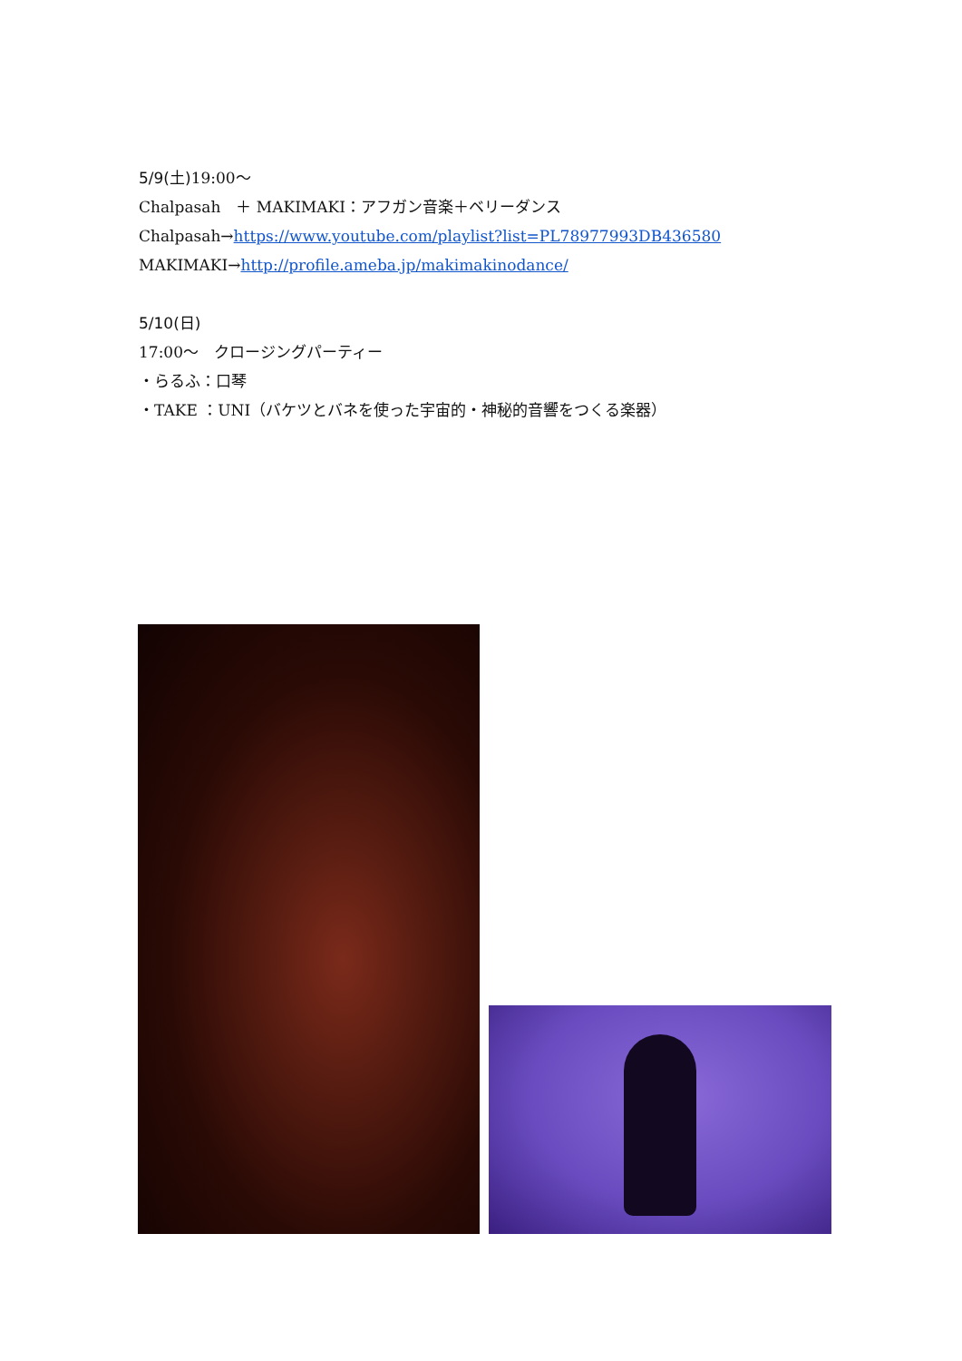5/9(土) 19:00～
Chalpasah　＋ MAKIMAKI：アフガン音楽＋ベリーダンス
Chalpasah→https://www.youtube.com/playlist?list=PL78977993DB436580
MAKIMAKI→http://profile.ameba.jp/makimakinodance/
5/10(日)
17:00～　クロージングパーティー
・らるふ：口琴
・TAKE ：UNI（バケツとバネを使った宇宙的・神秘的音響をつくる楽器）